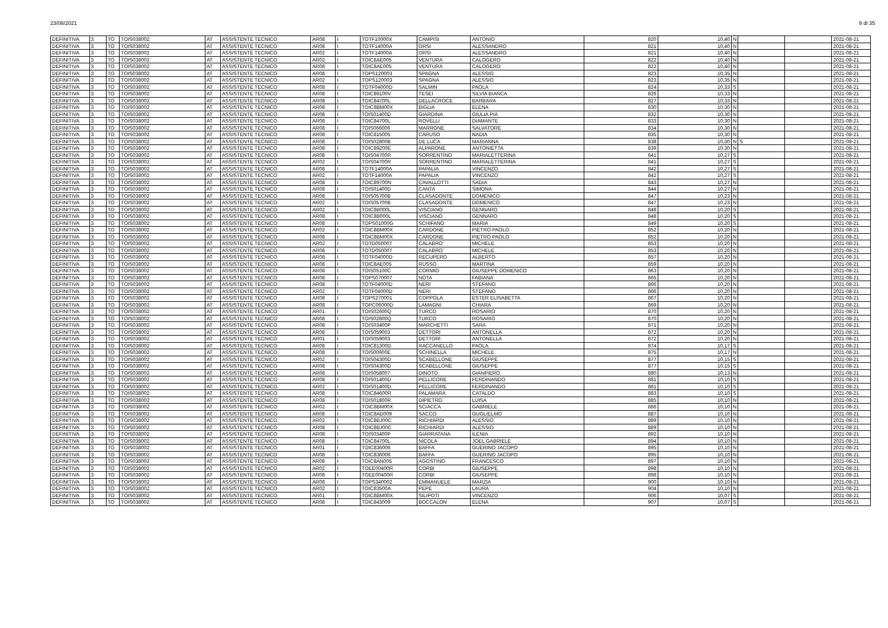23/08/2021 9 di 35
| DEFINITIVA | 3 | TO | TOIS038002 | AT | ASSISTENTE TECNICO | AR08 | I | TOTF10000X | CAMPISI | ANTONIO | 820 | 10,40 | N | | | 2021-08-21 |
| DEFINITIVA | 3 | TO | TOIS038002 | AT | ASSISTENTE TECNICO | AR08 | I | TOTF14000A | ORSI | ALESSANDRO | 821 | 10,40 | N | | | 2021-08-21 |
| DEFINITIVA | 3 | TO | TOIS038002 | AT | ASSISTENTE TECNICO | AR02 | I | TOTF14000A | ORSI | ALESSANDRO | 821 | 10,40 | N | | | 2021-08-21 |
| DEFINITIVA | 3 | TO | TOIS038002 | AT | ASSISTENTE TECNICO | AR02 | I | TOIC8AE005 | VENTURA | CALOGERO | 822 | 10,40 | N | | | 2021-08-21 |
| DEFINITIVA | 3 | TO | TOIS038002 | AT | ASSISTENTE TECNICO | AR08 | I | TOIC8AE005 | VENTURA | CALOGERO | 822 | 10,40 | N | | | 2021-08-21 |
| DEFINITIVA | 3 | TO | TOIS038002 | AT | ASSISTENTE TECNICO | AR08 | I | TOPS120003 | SPAGNA | ALESSIO | 823 | 10,35 | N | | | 2021-08-21 |
| DEFINITIVA | 3 | TO | TOIS038002 | AT | ASSISTENTE TECNICO | AR02 | I | TOPS120003 | SPAGNA | ALESSIO | 823 | 10,35 | N | | | 2021-08-21 |
| DEFINITIVA | 3 | TO | TOIS038002 | AT | ASSISTENTE TECNICO | AR08 | I | TOTF04000D | SALMIN | PAOLA | 824 | 10,33 | S | | | 2021-08-21 |
| DEFINITIVA | 3 | TO | TOIS038002 | AT | ASSISTENTE TECNICO | AR08 | I | TOIC86100V | TESEI | SILVIA BIANCA | 826 | 10,33 | N | | | 2021-08-21 |
| DEFINITIVA | 3 | TO | TOIS038002 | AT | ASSISTENTE TECNICO | AR08 | I | TOIC84700L | DELLACROCE | BARBARA | 827 | 10,33 | N | | | 2021-08-21 |
| DEFINITIVA | 3 | TO | TOIS038002 | AT | ASSISTENTE TECNICO | AR08 | I | TOIC8BM00X | BIGLIA | ELENA | 830 | 10,30 | N | | | 2021-08-21 |
| DEFINITIVA | 3 | TO | TOIS038002 | AT | ASSISTENTE TECNICO | AR08 | I | TOIS01400D | GIARDINA | GIULIA PIA | 832 | 10,30 | N | | | 2021-08-21 |
| DEFINITIVA | 3 | TO | TOIS038002 | AT | ASSISTENTE TECNICO | AR08 | I | TOIC84700L | ROVELLI | DIAMANTE | 833 | 10,30 | N | | | 2021-08-21 |
| DEFINITIVA | 3 | TO | TOIS038002 | AT | ASSISTENTE TECNICO | AR08 | I | TOIS066006 | MARRONE | SALVATORE | 834 | 10,30 | N | | | 2021-08-21 |
| DEFINITIVA | 3 | TO | TOIS038002 | AT | ASSISTENTE TECNICO | AR08 | I | TOIC815005 | CARUSO | NADIA | 835 | 10,30 | N | | | 2021-08-21 |
| DEFINITIVA | 3 | TO | TOIS038002 | AT | ASSISTENTE TECNICO | AR08 | I | TOIS02800B | DE LUCA | MARIANNA | 838 | 10,30 | N | S | | 2021-08-21 |
| DEFINITIVA | 3 | TO | TOIS038002 | AT | ASSISTENTE TECNICO | AR08 | I | TOIC89200E | ALPARONE | ANTONIETTA | 839 | 10,30 | N | | | 2021-08-21 |
| DEFINITIVA | 3 | TO | TOIS038002 | AT | ASSISTENTE TECNICO | AR08 | I | TOIS04700R | SORRENTINO | MARIALETTERINA | 841 | 10,27 | S | | | 2021-08-21 |
| DEFINITIVA | 3 | TO | TOIS038002 | AT | ASSISTENTE TECNICO | AR02 | I | TOIS04700R | SORRENTINO | MARIALETTERINA | 841 | 10,27 | S | | | 2021-08-21 |
| DEFINITIVA | 3 | TO | TOIS038002 | AT | ASSISTENTE TECNICO | AR08 | I | TOTF14000A | PAPALIA | VINCENZO | 842 | 10,27 | S | | | 2021-08-21 |
| DEFINITIVA | 3 | TO | TOIS038002 | AT | ASSISTENTE TECNICO | AR02 | I | TOTF14000A | PAPALIA | VINCENZO | 842 | 10,27 | S | | | 2021-08-21 |
| DEFINITIVA | 3 | TO | TOIS038002 | AT | ASSISTENTE TECNICO | AR08 | I | TOIC89700N | CAVALLOTTI | SADIA | 843 | 10,27 | N | | | 2021-08-21 |
| DEFINITIVA | 3 | TO | TOIS038002 | AT | ASSISTENTE TECNICO | AR08 | I | TOIS01400D | CANTA | SIMONA | 844 | 10,27 | N | | | 2021-08-21 |
| DEFINITIVA | 3 | TO | TOIS038002 | AT | ASSISTENTE TECNICO | AR08 | I | TOIS05700B | CLASADONTE | DOMENICO | 847 | 10,23 | N | | | 2021-08-21 |
| DEFINITIVA | 3 | TO | TOIS038002 | AT | ASSISTENTE TECNICO | AR02 | I | TOIS05700B | CLASADONTE | DOMENICO | 847 | 10,23 | N | | | 2021-08-21 |
| DEFINITIVA | 3 | TO | TOIS038002 | AT | ASSISTENTE TECNICO | AR02 | I | TOIC8B000L | VISCIANO | GENNARO | 848 | 10,20 | S | | | 2021-08-21 |
| DEFINITIVA | 3 | TO | TOIS038002 | AT | ASSISTENTE TECNICO | AR08 | I | TOIC8B000L | VISCIANO | GENNARO | 848 | 10,20 | S | | | 2021-08-21 |
| DEFINITIVA | 3 | TO | TOIS038002 | AT | ASSISTENTE TECNICO | AR08 | I | TOPS01000G | SCHIFANO | MARIA | 849 | 10,20 | S | | | 2021-08-21 |
| DEFINITIVA | 3 | TO | TOIS038002 | AT | ASSISTENTE TECNICO | AR02 | I | TOIC8BM00X | CARDONE | PIETRO PAOLO | 852 | 10,20 | N | | | 2021-08-21 |
| DEFINITIVA | 3 | TO | TOIS038002 | AT | ASSISTENTE TECNICO | AR08 | I | TOIC8BM00X | CARDONE | PIETRO PAOLO | 852 | 10,20 | N | | | 2021-08-21 |
| DEFINITIVA | 3 | TO | TOIS038002 | AT | ASSISTENTE TECNICO | AR02 | I | TOTD05000T | CALABRO' | MICHELE | 853 | 10,20 | N | | | 2021-08-21 |
| DEFINITIVA | 3 | TO | TOIS038002 | AT | ASSISTENTE TECNICO | AR08 | I | TOTD05000T | CALABRO' | MICHELE | 853 | 10,20 | N | | | 2021-08-21 |
| DEFINITIVA | 3 | TO | TOIS038002 | AT | ASSISTENTE TECNICO | AR08 | I | TOTF04000D | RECUPERO | ALBERTO | 857 | 10,20 | N | | | 2021-08-21 |
| DEFINITIVA | 3 | TO | TOIS038002 | AT | ASSISTENTE TECNICO | AR08 | I | TOIC8AE005 | RUSSO | MARTINA | 859 | 10,20 | N | | | 2021-08-21 |
| DEFINITIVA | 3 | TO | TOIS038002 | AT | ASSISTENTE TECNICO | AR08 | I | TOIS05100C | CORMIO | GIUSEPPE DOMENICO | 863 | 10,20 | N | | | 2021-08-21 |
| DEFINITIVA | 3 | TO | TOIS038002 | AT | ASSISTENTE TECNICO | AR08 | I | TOPS070007 | NOTA | FABIANA | 865 | 10,20 | N | | | 2021-08-21 |
| DEFINITIVA | 3 | TO | TOIS038002 | AT | ASSISTENTE TECNICO | AR08 | I | TOTF04000D | NERI | STEFANO | 866 | 10,20 | N | | | 2021-08-21 |
| DEFINITIVA | 3 | TO | TOIS038002 | AT | ASSISTENTE TECNICO | AR02 | I | TOTF04000D | NERI | STEFANO | 866 | 10,20 | N | | | 2021-08-21 |
| DEFINITIVA | 3 | TO | TOIS038002 | AT | ASSISTENTE TECNICO | AR08 | I | TOPS270001 | COPPOLA | ESTER ELISABETTA | 867 | 10,20 | N | | | 2021-08-21 |
| DEFINITIVA | 3 | TO | TOIS038002 | AT | ASSISTENTE TECNICO | AR08 | I | TOPC06000D | LAMAGNI | CHIARA | 869 | 10,20 | N | | | 2021-08-21 |
| DEFINITIVA | 3 | TO | TOIS038002 | AT | ASSISTENTE TECNICO | AR01 | I | TOIS02600Q | TURCO | ROSARIO | 870 | 10,20 | N | | | 2021-08-21 |
| DEFINITIVA | 3 | TO | TOIS038002 | AT | ASSISTENTE TECNICO | AR08 | I | TOIS02600Q | TURCO | ROSARIO | 870 | 10,20 | N | | | 2021-08-21 |
| DEFINITIVA | 3 | TO | TOIS038002 | AT | ASSISTENTE TECNICO | AR08 | I | TOIS03400P | MARCHETTI | SARA | 871 | 10,20 | N | | | 2021-08-21 |
| DEFINITIVA | 3 | TO | TOIS038002 | AT | ASSISTENTE TECNICO | AR08 | I | TOIS059003 | DETTORI | ANTONELLA | 872 | 10,20 | N | | | 2021-08-21 |
| DEFINITIVA | 3 | TO | TOIS038002 | AT | ASSISTENTE TECNICO | AR01 | I | TOIS059003 | DETTORI | ANTONELLA | 872 | 10,20 | N | | | 2021-08-21 |
| DEFINITIVA | 3 | TO | TOIS038002 | AT | ASSISTENTE TECNICO | AR08 | I | TOIC81300D | RACCANELLO | PAOLA | 874 | 10,17 | S | | | 2021-08-21 |
| DEFINITIVA | 3 | TO | TOIS038002 | AT | ASSISTENTE TECNICO | AR08 | I | TOIS00600E | SCHINELLA | MICHELE | 875 | 10,17 | N | | | 2021-08-21 |
| DEFINITIVA | 3 | TO | TOIS038002 | AT | ASSISTENTE TECNICO | AR02 | I | TOIS04300D | SCABELLONE | GIUSEPPE | 877 | 10,15 | S | | | 2021-08-21 |
| DEFINITIVA | 3 | TO | TOIS038002 | AT | ASSISTENTE TECNICO | AR08 | I | TOIS04300D | SCABELLONE | GIUSEPPE | 877 | 10,15 | S | | | 2021-08-21 |
| DEFINITIVA | 3 | TO | TOIS038002 | AT | ASSISTENTE TECNICO | AR08 | I | TOIS058007 | DINOTO | GIANPIERO | 880 | 10,13 | N | | | 2021-08-21 |
| DEFINITIVA | 3 | TO | TOIS038002 | AT | ASSISTENTE TECNICO | AR08 | I | TOIS01400D | PELLICORE | FERDINANDO | 881 | 10,10 | S | | | 2021-08-21 |
| DEFINITIVA | 3 | TO | TOIS038002 | AT | ASSISTENTE TECNICO | AR02 | I | TOIS01400D | PELLICORE | FERDINANDO | 881 | 10,10 | S | | | 2021-08-21 |
| DEFINITIVA | 3 | TO | TOIS038002 | AT | ASSISTENTE TECNICO | AR08 | I | TOIC84600R | PALAMARA | CATALDO | 883 | 10,10 | S | | | 2021-08-21 |
| DEFINITIVA | 3 | TO | TOIS038002 | AT | ASSISTENTE TECNICO | AR08 | I | TOIS01800R | DIPIETRO | LUISA | 885 | 10,10 | N | | | 2021-08-21 |
| DEFINITIVA | 3 | TO | TOIS038002 | AT | ASSISTENTE TECNICO | AR02 | I | TOIC8BM00X | SCIACCA | GABRIELE | 886 | 10,10 | N | | | 2021-08-21 |
| DEFINITIVA | 3 | TO | TOIS038002 | AT | ASSISTENTE TECNICO | AR08 | I | TOIC8AD009 | SACCO | GUGLIELMO | 887 | 10,10 | N | | | 2021-08-21 |
| DEFINITIVA | 3 | TO | TOIS038002 | AT | ASSISTENTE TECNICO | AR02 | I | TOIC8BJ00C | RICHIARDI | ALESSIO | 889 | 10,10 | N | | | 2021-08-21 |
| DEFINITIVA | 3 | TO | TOIS038002 | AT | ASSISTENTE TECNICO | AR08 | I | TOIC8BJ00C | RICHIARDI | ALESSIO | 889 | 10,10 | N | | | 2021-08-21 |
| DEFINITIVA | 3 | TO | TOIS038002 | AT | ASSISTENTE TECNICO | AR08 | I | TOIS03400P | GIARRATANA | ILENIA | 892 | 10,10 | N | | | 2021-08-21 |
| DEFINITIVA | 3 | TO | TOIS038002 | AT | ASSISTENTE TECNICO | AR08 | I | TOIC84700L | NICOLA | JOEL GABRIELE | 894 | 10,10 | N | | | 2021-08-21 |
| DEFINITIVA | 3 | TO | TOIS038002 | AT | ASSISTENTE TECNICO | AR01 | I | TOIC836006 | BAFFA | GUERINO JACOPO | 895 | 10,10 | N | | | 2021-08-21 |
| DEFINITIVA | 3 | TO | TOIS038002 | AT | ASSISTENTE TECNICO | AR08 | I | TOIC836006 | BAFFA | GUERINO JACOPO | 895 | 10,10 | N | | | 2021-08-21 |
| DEFINITIVA | 3 | TO | TOIS038002 | AT | ASSISTENTE TECNICO | AR08 | I | TOIC8AN005 | AGOSTINO | FRANCESCO | 897 | 10,10 | N | | | 2021-08-21 |
| DEFINITIVA | 3 | TO | TOIS038002 | AT | ASSISTENTE TECNICO | AR02 | I | TOEE00400R | CORBI | GIUSEPPE | 898 | 10,10 | N | | | 2021-08-21 |
| DEFINITIVA | 3 | TO | TOIS038002 | AT | ASSISTENTE TECNICO | AR08 | I | TOEE00400R | CORBI | GIUSEPPE | 898 | 10,10 | N | | | 2021-08-21 |
| DEFINITIVA | 3 | TO | TOIS038002 | AT | ASSISTENTE TECNICO | AR08 | I | TOPS340002 | EMMANUELE | MARZIA | 900 | 10,10 | N | | | 2021-08-21 |
| DEFINITIVA | 3 | TO | TOIS038002 | AT | ASSISTENTE TECNICO | AR02 | I | TOIC83500A | PEPE | LAURA | 904 | 10,10 | N | | | 2021-08-21 |
| DEFINITIVA | 3 | TO | TOIS038002 | AT | ASSISTENTE TECNICO | AR01 | I | TOIC8BM00X | SILIPOTI | VINCENZO | 906 | 10,07 | S | | | 2021-08-21 |
| DEFINITIVA | 3 | TO | TOIS038002 | AT | ASSISTENTE TECNICO | AR08 | I | TOIC843009 | BOCCALON | ELENA | 907 | 10,07 | S | | | 2021-08-21 |